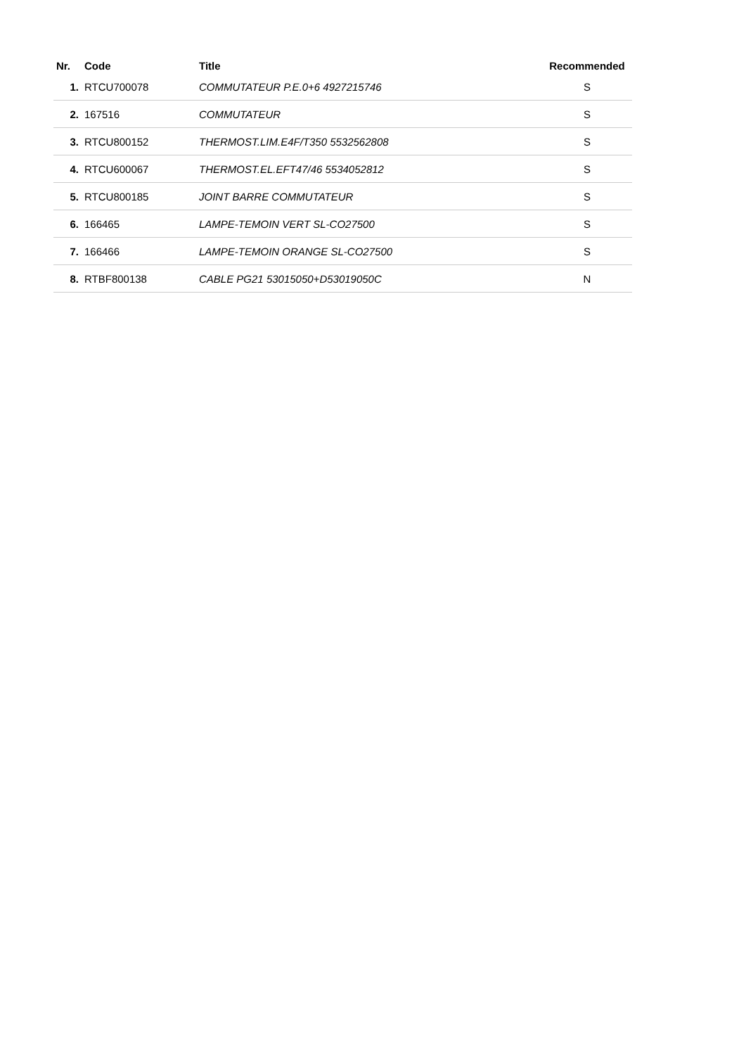| Nr. | Code | Title | Recommended |
| --- | --- | --- | --- |
| 1. | RTCU700078 | COMMUTATEUR P.E.0+6 4927215746 | S |
| 2. | 167516 | COMMUTATEUR | S |
| 3. | RTCU800152 | THERMOST.LIM.E4F/T350 5532562808 | S |
| 4. | RTCU600067 | THERMOST.EL.EFT47/46 5534052812 | S |
| 5. | RTCU800185 | JOINT BARRE COMMUTATEUR | S |
| 6. | 166465 | LAMPE-TEMOIN VERT SL-CO27500 | S |
| 7. | 166466 | LAMPE-TEMOIN ORANGE SL-CO27500 | S |
| 8. | RTBF800138 | CABLE PG21 53015050+D53019050C | N |